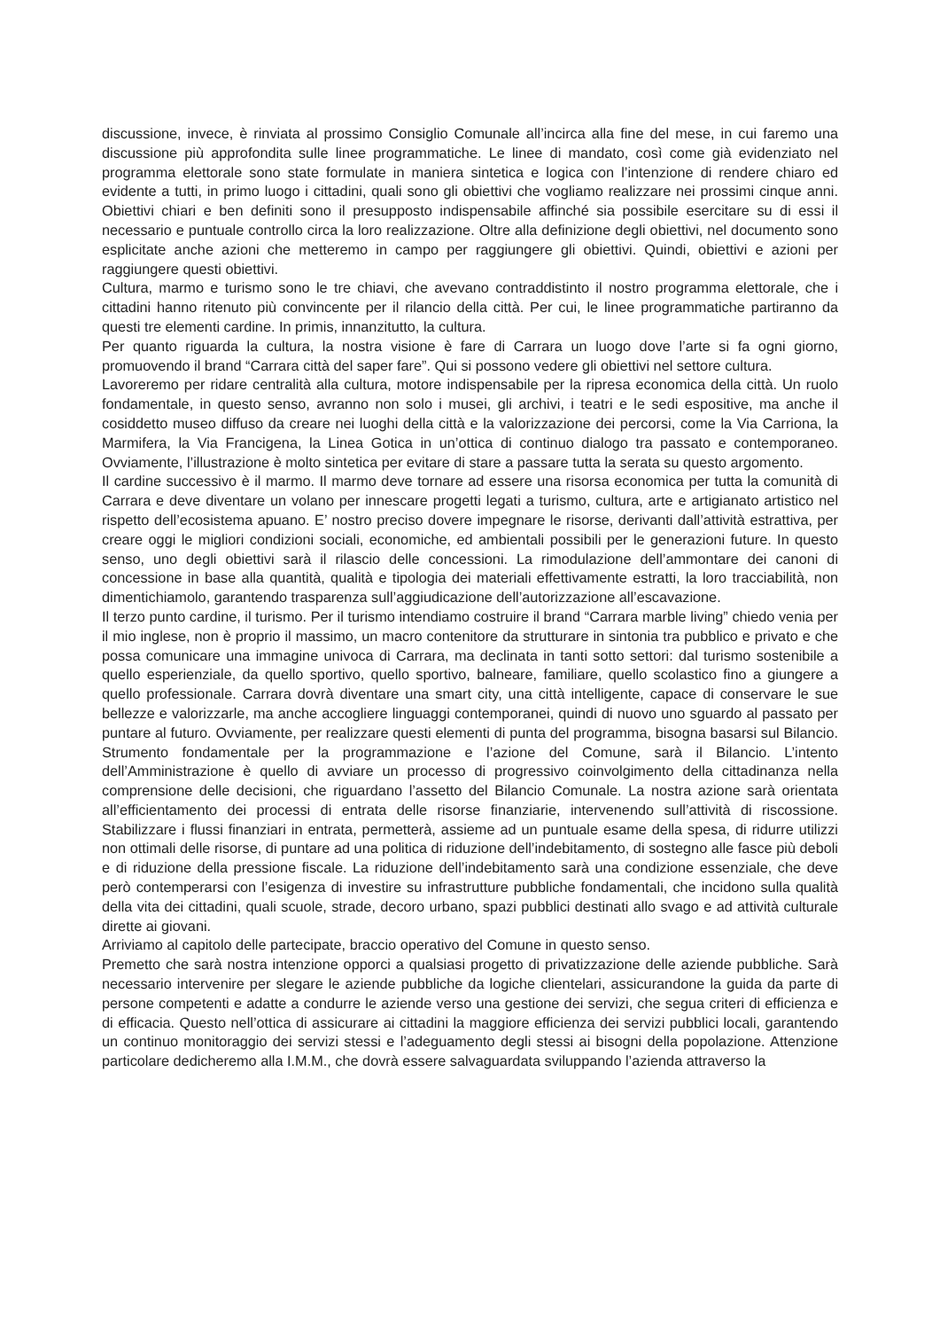discussione, invece, è rinviata al prossimo Consiglio Comunale all’incirca alla fine del mese, in cui faremo una discussione più approfondita sulle linee programmatiche. Le linee di mandato, così come già evidenziato nel programma elettorale sono state formulate in maniera sintetica e logica con l’intenzione di rendere chiaro ed evidente a tutti, in primo luogo i cittadini, quali sono gli obiettivi che vogliamo realizzare nei prossimi cinque anni. Obiettivi chiari e ben definiti sono il presupposto indispensabile affinché sia possibile esercitare su di essi il necessario e puntuale controllo circa la loro realizzazione. Oltre alla definizione degli obiettivi, nel documento sono esplicitate anche azioni che metteremo in campo per raggiungere gli obiettivi. Quindi, obiettivi e azioni per raggiungere questi obiettivi.
Cultura, marmo e turismo sono le tre chiavi, che avevano contraddistinto il nostro programma elettorale, che i cittadini hanno ritenuto più convincente per il rilancio della città. Per cui, le linee programmatiche partiranno da questi tre elementi cardine. In primis, innanzitutto, la cultura.
Per quanto riguarda la cultura, la nostra visione è fare di Carrara un luogo dove l’arte si fa ogni giorno, promuovendo il brand “Carrara città del saper fare”. Qui si possono vedere gli obiettivi nel settore cultura.
Lavoreremo per ridare centralità alla cultura, motore indispensabile per la ripresa economica della città. Un ruolo fondamentale, in questo senso, avranno non solo i musei, gli archivi, i teatri e le sedi espositive, ma anche il cosiddetto museo diffuso da creare nei luoghi della città e la valorizzazione dei percorsi, come la Via Carriona, la Marmifera, la Via Francigena, la Linea Gotica in un’ottica di continuo dialogo tra passato e contemporaneo. Ovviamente, l’illustrazione è molto sintetica per evitare di stare a passare tutta la serata su questo argomento.
Il cardine successivo è il marmo. Il marmo deve tornare ad essere una risorsa economica per tutta la comunità di Carrara e deve diventare un volano per innescare progetti legati a turismo, cultura, arte e artigianato artistico nel rispetto dell’ecosistema apuano. E’ nostro preciso dovere impegnare le risorse, derivanti dall’attività estrattiva, per creare oggi le migliori condizioni sociali, economiche, ed ambientali possibili per le generazioni future. In questo senso, uno degli obiettivi sarà il rilascio delle concessioni. La rimodulazione dell’ammontare dei canoni di concessione in base alla quantità, qualità e tipologia dei materiali effettivamente estratti, la loro tracciabilità, non dimentichiamolo, garantendo trasparenza sull’aggiudicazione dell’autorizzazione all’escavazione.
Il terzo punto cardine, il turismo. Per il turismo intendiamo costruire il brand “Carrara marble living” chiedo venia per il mio inglese, non è proprio il massimo, un macro contenitore da strutturare in sintonia tra pubblico e privato e che possa comunicare una immagine univoca di Carrara, ma declinata in tanti sotto settori: dal turismo sostenibile a quello esperienziale, da quello sportivo, quello sportivo, balneare, familiare, quello scolastico fino a giungere a quello professionale. Carrara dovrà diventare una smart city, una città intelligente, capace di conservare le sue bellezze e valorizzarle, ma anche accogliere linguaggi contemporanei, quindi di nuovo uno sguardo al passato per puntare al futuro. Ovviamente, per realizzare questi elementi di punta del programma, bisogna basarsi sul Bilancio. Strumento fondamentale per la programmazione e l’azione del Comune, sarà il Bilancio. L’intento dell’Amministrazione è quello di avviare un processo di progressivo coinvolgimento della cittadinanza nella comprensione delle decisioni, che riguardano l’assetto del Bilancio Comunale. La nostra azione sarà orientata all’efficientamento dei processi di entrata delle risorse finanziarie, intervenendo sull’attività di riscossione. Stabilizzare i flussi finanziari in entrata, permetterà, assieme ad un puntuale esame della spesa, di ridurre utilizzi non ottimali delle risorse, di puntare ad una politica di riduzione dell’indebitamento, di sostegno alle fasce più deboli e di riduzione della pressione fiscale. La riduzione dell’indebitamento sarà una condizione essenziale, che deve però contemperarsi con l’esigenza di investire su infrastrutture pubbliche fondamentali, che incidono sulla qualità della vita dei cittadini, quali scuole, strade, decoro urbano, spazi pubblici destinati allo svago e ad attività culturale dirette ai giovani.
Arriviamo al capitolo delle partecipate, braccio operativo del Comune in questo senso.
Premetto che sarà nostra intenzione opporci a qualsiasi progetto di privatizzazione delle aziende pubbliche. Sarà necessario intervenire per slegare le aziende pubbliche da logiche clientelari, assicurandone la guida da parte di persone competenti e adatte a condurre le aziende verso una gestione dei servizi, che segua criteri di efficienza e di efficacia. Questo nell’ottica di assicurare ai cittadini la maggiore efficienza dei servizi pubblici locali, garantendo un continuo monitoraggio dei servizi stessi e l’adeguamento degli stessi ai bisogni della popolazione. Attenzione particolare dedicheremo alla I.M.M., che dovrà essere salvaguardata sviluppando l’azienda attraverso la